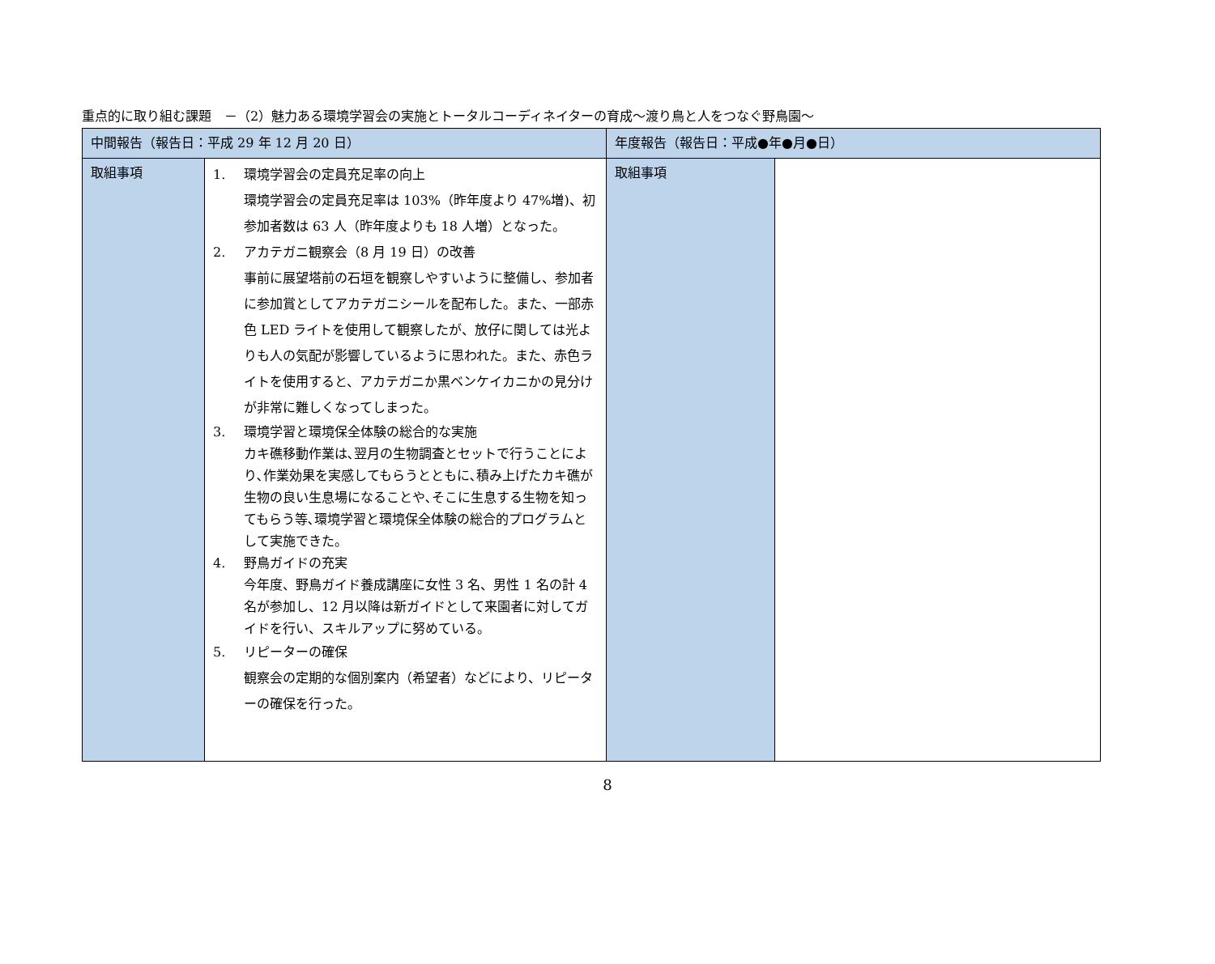重点的に取り組む課題　－（2）魅力ある環境学習会の実施とトータルコーディネイターの育成～渡り鳥と人をつなぐ野鳥園～
| 中間報告（報告日：平成 29 年 12 月 20 日） | | 年度報告（報告日：平成●年●月●日） | |
| --- | --- | --- | --- |
| 取組事項 | 1. 環境学習会の定員充足率の向上 環境学習会の定員充足率は 103%（昨年度より 47%増)、初参加者数は 63 人（昨年度よりも 18 人増）となった。 2. アカテガニ観察会（8 月 19 日）の改善 事前に展望塔前の石垣を観察しやすいように整備し、参加者に参加賞としてアカテガニシールを配布した。また、一部赤色 LED ライトを使用して観察したが、放仔に関しては光よりも人の気配が影響しているように思われた。また、赤色ライトを使用すると、アカテガニか黒ベンケイカニかの見分けが非常に難しくなってしまった。 3. 環境学習と環境保全体験の総合的な実施 カキ礁移動作業は､翌月の生物調査とセットで行うことにより､作業効果を実感してもらうとともに､積み上げたカキ礁が生物の良い生息場になることや､そこに生息する生物を知ってもらう等､環境学習と環境保全体験の総合的プログラムとして実施できた。 4. 野鳥ガイドの充実 今年度、野鳥ガイド養成講座に女性 3 名、男性 1 名の計 4 名が参加し、12 月以降は新ガイドとして来園者に対してガイドを行い、スキルアップに努めている。 5. リピーターの確保 観察会の定期的な個別案内（希望者）などにより、リピーターの確保を行った。 | 取組事項 | |
8